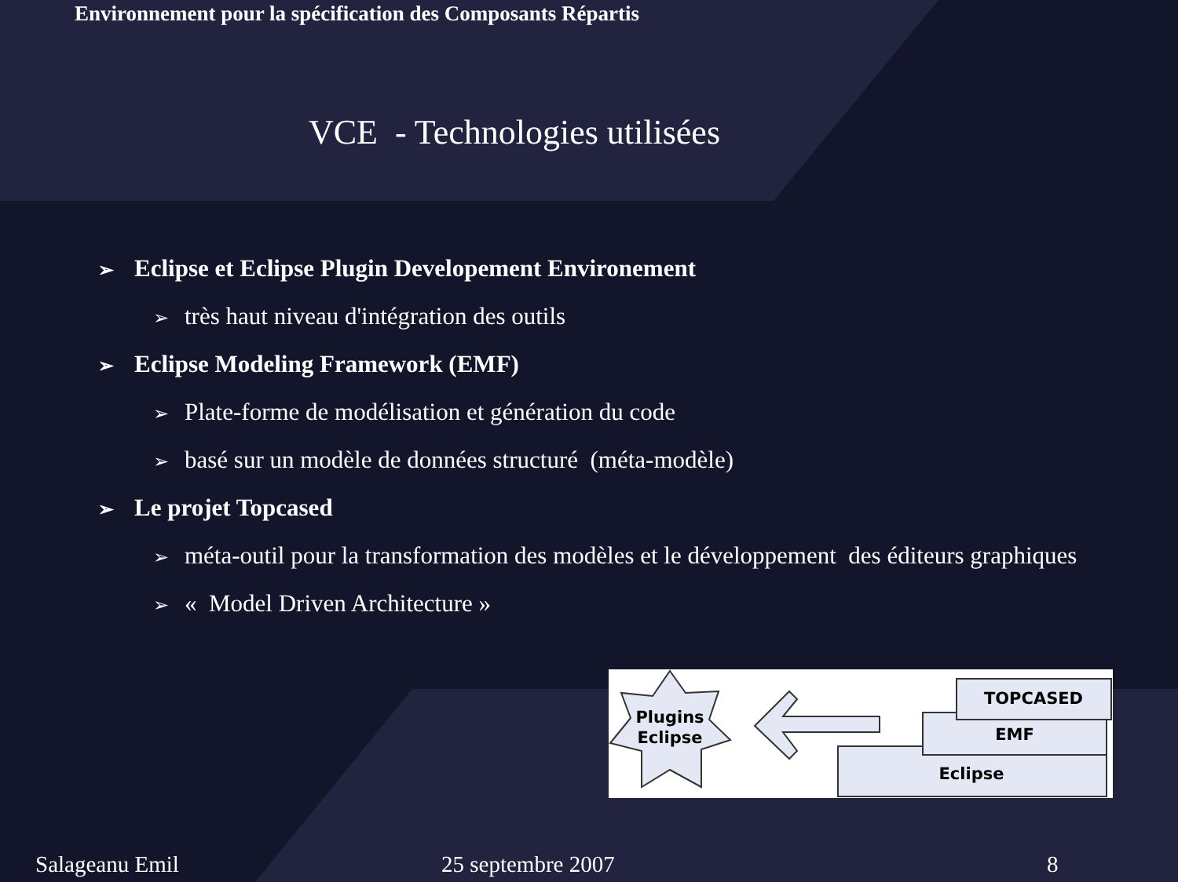Environnement pour la spécification des Composants Répartis
VCE - Technologies utilisées
➢ Eclipse et Eclipse Plugin Developement Environement
➢ très haut niveau d'intégration des outils
➢ Eclipse Modeling Framework (EMF)
➢ Plate-forme de modélisation et génération du code
➢ basé sur un modèle de données structuré (méta-modèle)
➢ Le projet Topcased
➢ méta-outil pour la transformation des modèles et le développement des éditeurs graphiques
➢ « Model Driven Architecture »
Plugins
Eclipse
Eclipse
EMF
TOPCASED
Salageanu Emil 25 septembre 2007 8